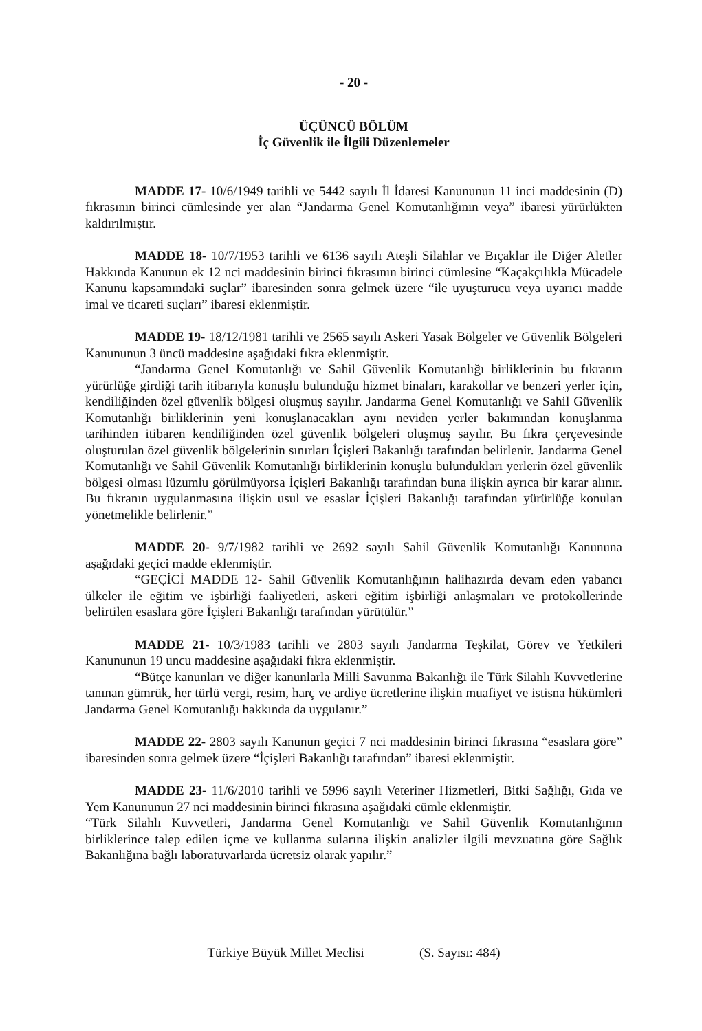- 20 -
ÜÇÜNCÜ BÖLÜM
İç Güvenlik ile İlgili Düzenlemeler
MADDE 17- 10/6/1949 tarihli ve 5442 sayılı İl İdaresi Kanununun 11 inci maddesinin (D) fıkrasının birinci cümlesinde yer alan “Jandarma Genel Komutanlığının veya” ibaresi yürürlükten kaldırılmıştır.
MADDE 18- 10/7/1953 tarihli ve 6136 sayılı Ateşli Silahlar ve Bıçaklar ile Diğer Aletler Hakkında Kanunun ek 12 nci maddesinin birinci fıkrasının birinci cümlesine “Kaçakçılıkla Mücadele Kanunu kapsamındaki suçlar” ibaresinden sonra gelmek üzere “ile uyuşturucu veya uyarıcı madde imal ve ticareti suçları” ibaresi eklenmiştir.
MADDE 19- 18/12/1981 tarihli ve 2565 sayılı Askeri Yasak Bölgeler ve Güvenlik Bölgeleri Kanununun 3 üncü maddesine aşağıdaki fıkra eklenmiştir.
“Jandarma Genel Komutanlığı ve Sahil Güvenlik Komutanlığı birliklerinin bu fıkranın yürürlüğe girdiği tarih itibarıyla konuşlu bulunduğu hizmet binaları, karakollar ve benzeri yerler için, kendiliğinden özel güvenlik bölgesi oluşmuş sayılır. Jandarma Genel Komutanlığı ve Sahil Güvenlik Komutanlığı birliklerinin yeni konuşlanacakları aynı neviden yerler bakımından konuşlanma tarihinden itibaren kendiliğinden özel güvenlik bölgeleri oluşmuş sayılır. Bu fıkra çerçevesinde oluşturulan özel güvenlik bölgelerinin sınırları İçişleri Bakanlığı tarafından belirlenir. Jandarma Genel Komutanlığı ve Sahil Güvenlik Komutanlığı birliklerinin konuşlu bulundukları yerlerin özel güvenlik bölgesi olması lüzumlu görülmüyorsa İçişleri Bakanlığı tarafından buna ilişkin ayrıca bir karar alınır. Bu fıkranın uygulanmasına ilişkin usul ve esaslar İçişleri Bakanlığı tarafından yürürlüğe konulan yönetmelikle belirlenir.”
MADDE 20- 9/7/1982 tarihli ve 2692 sayılı Sahil Güvenlik Komutanlığı Kanununa aşağıdaki geçici madde eklenmiştir.
“GEÇİCİ MADDE 12- Sahil Güvenlik Komutanlığının halihazırda devam eden yabancı ülkeler ile eğitim ve işbirliği faaliyetleri, askeri eğitim işbirliği anlaşmaları ve protokollerinde belirtilen esaslara göre İçişleri Bakanlığı tarafından yürütülür.”
MADDE 21- 10/3/1983 tarihli ve 2803 sayılı Jandarma Teşkilat, Görev ve Yetkileri Kanununun 19 uncu maddesine aşağıdaki fıkra eklenmiştir.
“Bütçe kanunları ve diğer kanunlarla Milli Savunma Bakanlığı ile Türk Silahlı Kuvvetlerine tanınan gümrük, her türlü vergi, resim, harç ve ardiye ücretlerine ilişkin muafiyet ve istisna hükümleri Jandarma Genel Komutanlığı hakkında da uygulanır.”
MADDE 22- 2803 sayılı Kanunun geçici 7 nci maddesinin birinci fıkrasına “esaslara göre” ibaresinden sonra gelmek üzere “İçişleri Bakanlığı tarafından” ibaresi eklenmiştir.
MADDE 23- 11/6/2010 tarihli ve 5996 sayılı Veteriner Hizmetleri, Bitki Sağlığı, Gıda ve Yem Kanununun 27 nci maddesinin birinci fıkrasına aşağıdaki cümle eklenmiştir.
“Türk Silahlı Kuvvetleri, Jandarma Genel Komutanlığı ve Sahil Güvenlik Komutanlığının birliklerince talep edilen içme ve kullanma sularına ilişkin analizler ilgili mevzuatına göre Sağlık Bakanlığına bağlı laboratuvarlarda ücretsiz olarak yapılır.”
Türkiye Büyük Millet Meclisi (S. Sayısı: 484)